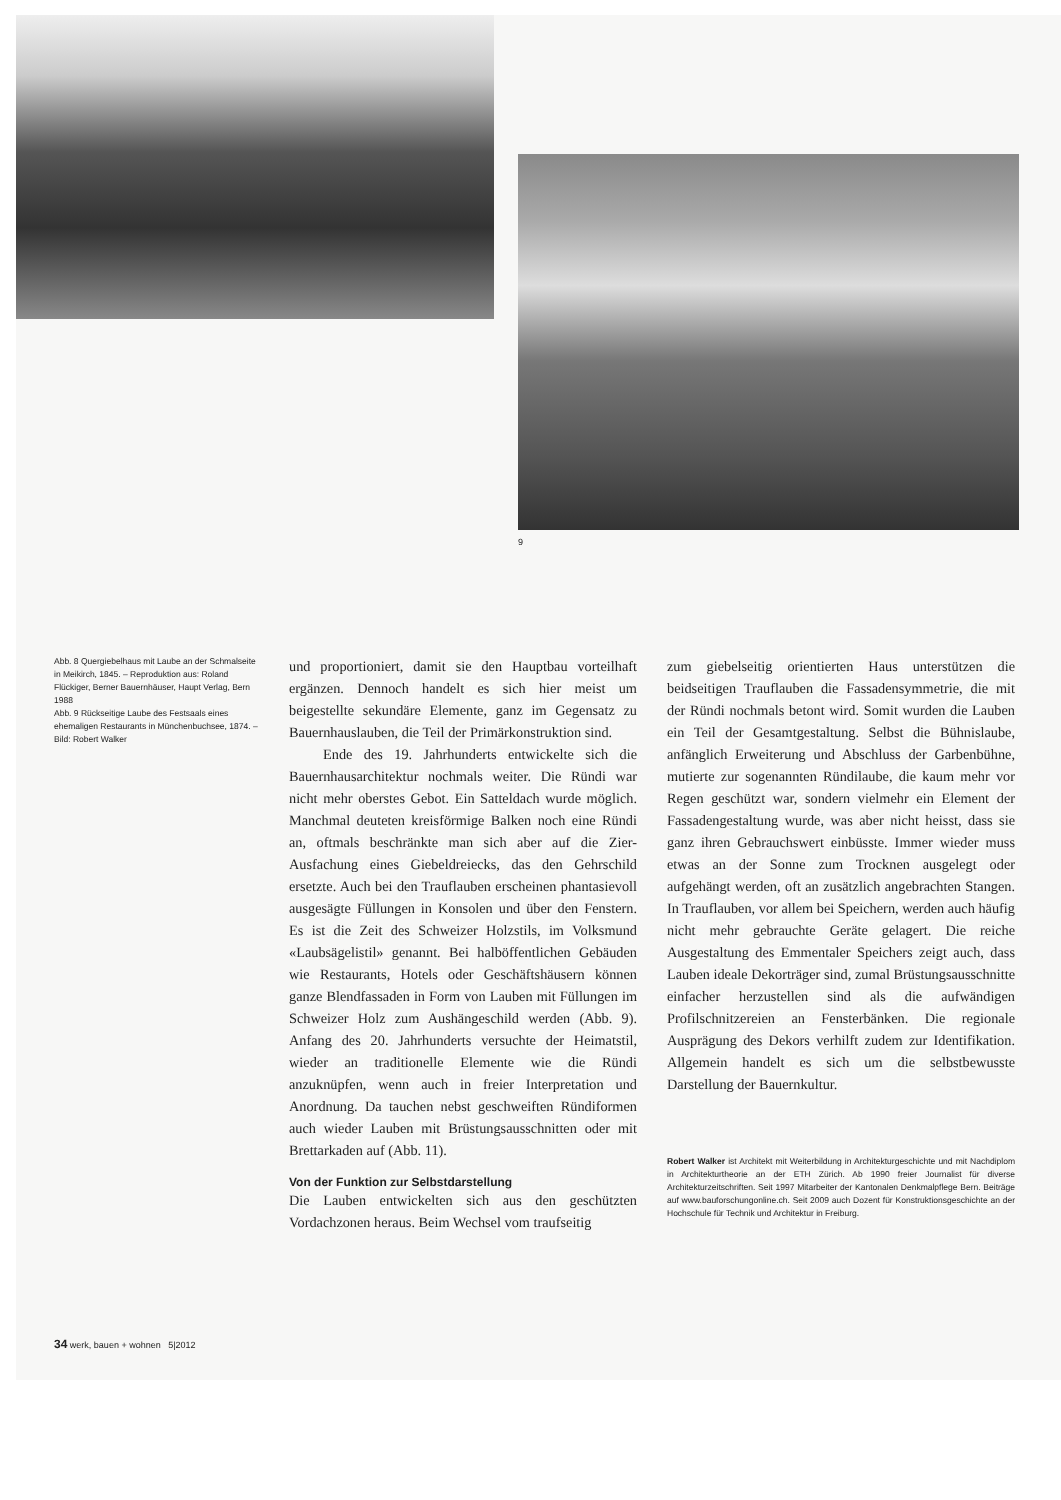9
Abb. 8 Quergiebelhaus mit Laube an der Schmalseite in Meikirch, 1845. – Reproduktion aus: Roland Flückiger, Berner Bauernhäuser, Haupt Verlag, Bern 1988
Abb. 9 Rückseitige Laube des Festsaals eines ehemaligen Restaurants in Münchenbuchsee, 1874. – Bild: Robert Walker
und proportioniert, damit sie den Hauptbau vorteilhaft ergänzen. Dennoch handelt es sich hier meist um beigestellte sekundäre Elemente, ganz im Gegensatz zu Bauernhauslauben, die Teil der Primärkonstruktion sind.
Ende des 19. Jahrhunderts entwickelte sich die Bauernhausarchitektur nochmals weiter. Die Ründi war nicht mehr oberstes Gebot. Ein Satteldach wurde möglich. Manchmal deuteten kreisförmige Balken noch eine Ründi an, oftmals beschränkte man sich aber auf die Zier-Ausfachung eines Giebeldreiecks, das den Gehrschild ersetzte. Auch bei den Trauflauben erscheinen phantasievoll ausgesägte Füllungen in Konsolen und über den Fenstern. Es ist die Zeit des Schweizer Holzstils, im Volksmund «Laubsägelistil» genannt. Bei halböffentlichen Gebäuden wie Restaurants, Hotels oder Geschäftshäusern können ganze Blendfassaden in Form von Lauben mit Füllungen im Schweizer Holz zum Aushängeschild werden (Abb. 9). Anfang des 20. Jahrhunderts versuchte der Heimatstil, wieder an traditionelle Elemente wie die Ründi anzuknüpfen, wenn auch in freier Interpretation und Anordnung. Da tauchen nebst geschweiften Ründiformen auch wieder Lauben mit Brüstungsausschnitten oder mit Brettarkaden auf (Abb. 11).
Von der Funktion zur Selbstdarstellung
Die Lauben entwickelten sich aus den geschützten Vordachzonen heraus. Beim Wechsel vom traufseitig
zum giebelseitig orientierten Haus unterstützen die beidseitigen Trauflauben die Fassadensymmetrie, die mit der Ründi nochmals betont wird. Somit wurden die Lauben ein Teil der Gesamtgestaltung. Selbst die Bühnislaube, anfänglich Erweiterung und Abschluss der Garbenbühne, mutierte zur sogenannten Ründilaube, die kaum mehr vor Regen geschützt war, sondern vielmehr ein Element der Fassadengestaltung wurde, was aber nicht heisst, dass sie ganz ihren Gebrauchswert einbüsste. Immer wieder muss etwas an der Sonne zum Trocknen ausgelegt oder aufgehängt werden, oft an zusätzlich angebrachten Stangen. In Trauflauben, vor allem bei Speichern, werden auch häufig nicht mehr gebrauchte Geräte gelagert. Die reiche Ausgestaltung des Emmentaler Speichers zeigt auch, dass Lauben ideale Dekorträger sind, zumal Brüstungsausschnitte einfacher herzustellen sind als die aufwändigen Profilschnitzereien an Fensterbänken. Die regionale Ausprägung des Dekors verhilft zudem zur Identifikation. Allgemein handelt es sich um die selbstbewusste Darstellung der Bauernkultur.
Robert Walker ist Architekt mit Weiterbildung in Architekturgeschichte und mit Nachdiplom in Architekturtheorie an der ETH Zürich. Ab 1990 freier Journalist für diverse Architekturzeitschriften. Seit 1997 Mitarbeiter der Kantonalen Denkmalpflege Bern. Beiträge auf www.bauforschungonline.ch. Seit 2009 auch Dozent für Konstruktionsgeschichte an der Hochschule für Technik und Architektur in Freiburg.
34 werk, bauen + wohnen 5|2012